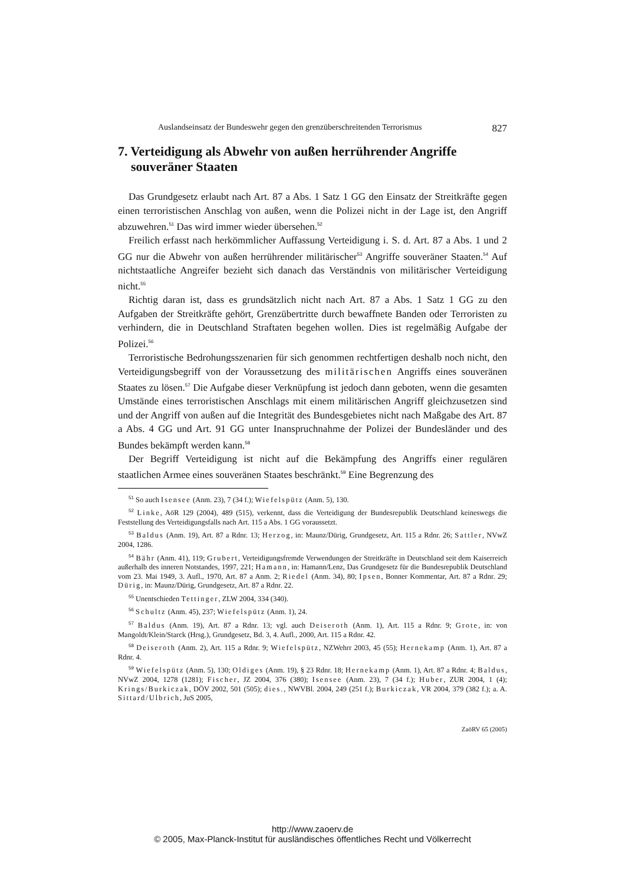Auslandseinsatz der Bundeswehr gegen den grenzüberschreitenden Terrorismus 827
7. Verteidigung als Abwehr von außen herrührender Angriffe souveräner Staaten
Das Grundgesetz erlaubt nach Art. 87 a Abs. 1 Satz 1 GG den Einsatz der Streitkräfte gegen einen terroristischen Anschlag von außen, wenn die Polizei nicht in der Lage ist, den Angriff abzuwehren.<sup>51</sup> Das wird immer wieder übersehen.<sup>52</sup>
Freilich erfasst nach herkömmlicher Auffassung Verteidigung i. S. d. Art. 87 a Abs. 1 und 2 GG nur die Abwehr von außen herrührender militärischer<sup>53</sup> Angriffe souveräner Staaten.<sup>54</sup> Auf nichtstaatliche Angreifer bezieht sich danach das Verständnis von militärischer Verteidigung nicht.<sup>55</sup>
Richtig daran ist, dass es grundsätzlich nicht nach Art. 87 a Abs. 1 Satz 1 GG zu den Aufgaben der Streitkräfte gehört, Grenzübertritte durch bewaffnete Banden oder Terroristen zu verhindern, die in Deutschland Straftaten begehen wollen. Dies ist regelmäßig Aufgabe der Polizei.<sup>56</sup>
Terroristische Bedrohungsszenarien für sich genommen rechtfertigen deshalb noch nicht, den Verteidigungsbegriff von der Voraussetzung des militärischen Angriffs eines souveränen Staates zu lösen.<sup>57</sup> Die Aufgabe dieser Verknüpfung ist jedoch dann geboten, wenn die gesamten Umstände eines terroristischen Anschlags mit einem militärischen Angriff gleichzusetzen sind und der Angriff von außen auf die Integrität des Bundesgebietes nicht nach Maßgabe des Art. 87 a Abs. 4 GG und Art. 91 GG unter Inanspruchnahme der Polizei der Bundesländer und des Bundes bekämpft werden kann.<sup>58</sup>
Der Begriff Verteidigung ist nicht auf die Bekämpfung des Angriffs einer regulären staatlichen Armee eines souveränen Staates beschränkt.<sup>59</sup> Eine Begrenzung des
<sup>51</sup> So auch Isensee (Anm. 23), 7 (34 f.); Wiefelspütz (Anm. 5), 130.
<sup>52</sup> Linke, AöR 129 (2004), 489 (515), verkennt, dass die Verteidigung der Bundesrepublik Deutschland keineswegs die Feststellung des Verteidigungsfalls nach Art. 115 a Abs. 1 GG voraussetzt.
<sup>53</sup> Baldus (Anm. 19), Art. 87 a Rdnr. 13; Herzog, in: Maunz/Dürig, Grundgesetz, Art. 115 a Rdnr. 26; Sattler, NVwZ 2004, 1286.
<sup>54</sup> Bähr (Anm. 41), 119; Grubert, Verteidigungsfremde Verwendungen der Streitkräfte in Deutschland seit dem Kaiserreich außerhalb des inneren Notstandes, 1997, 221; Hamann, in: Hamann/Lenz, Das Grundgesetz für die Bundesrepublik Deutschland vom 23. Mai 1949, 3. Aufl., 1970, Art. 87 a Anm. 2; Riedel (Anm. 34), 80; Ipsen, Bonner Kommentar, Art. 87 a Rdnr. 29; Dürig, in: Maunz/Dürig, Grundgesetz, Art. 87 a Rdnr. 22.
<sup>55</sup> Unentschieden Tettinger, ZLW 2004, 334 (340).
<sup>56</sup> Schultz (Anm. 45), 237; Wiefelspütz (Anm. 1), 24.
<sup>57</sup> Baldus (Anm. 19), Art. 87 a Rdnr. 13; vgl. auch Deiseroth (Anm. 1), Art. 115 a Rdnr. 9; Grote, in: von Mangoldt/Klein/Starck (Hrsg.), Grundgesetz, Bd. 3, 4. Aufl., 2000, Art. 115 a Rdnr. 42.
<sup>58</sup> Deiseroth (Anm. 2), Art. 115 a Rdnr. 9; Wiefelspütz, NZWehrr 2003, 45 (55); Hernekamp (Anm. 1), Art. 87 a Rdnr. 4.
<sup>59</sup> Wiefelspütz (Anm. 5), 130; Oldiges (Anm. 19), § 23 Rdnr. 18; Hernekamp (Anm. 1), Art. 87 a Rdnr. 4; Baldus, NVwZ 2004, 1278 (1281); Fischer, JZ 2004, 376 (380); Isensee (Anm. 23), 7 (34 f.); Huber, ZUR 2004, 1 (4); Krings/Burkiczak, DÖV 2002, 501 (505); dies., NWVBl. 2004, 249 (251 f.); Burkiczak, VR 2004, 379 (382 f.); a. A. Sittard/Ulbrich, JuS 2005,
ZaöRV 65 (2005)
http://www.zaoerv.de
© 2005, Max-Planck-Institut für ausländisches öffentliches Recht und Völkerrecht